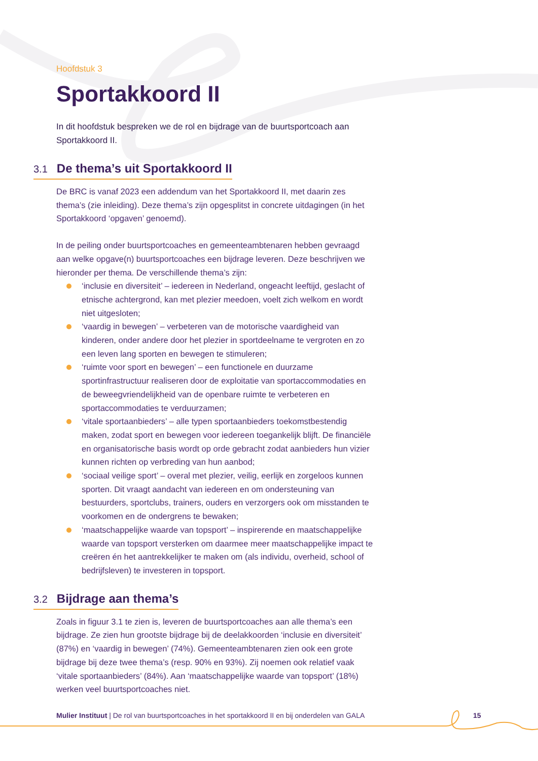Hoofdstuk 3
Sportakkoord II
In dit hoofdstuk bespreken we de rol en bijdrage van de buurtsportcoach aan Sportakkoord II.
3.1 De thema’s uit Sportakkoord II
De BRC is vanaf 2023 een addendum van het Sportakkoord II, met daarin zes thema’s (zie inleiding). Deze thema’s zijn opgesplitst in concrete uitdagingen (in het Sportakkoord ‘opgaven’ genoemd).
In de peiling onder buurtsportcoaches en gemeenteambtenaren hebben gevraagd aan welke opgave(n) buurtsportcoaches een bijdrage leveren. Deze beschrijven we hieronder per thema. De verschillende thema’s zijn:
‘inclusie en diversiteit’ – iedereen in Nederland, ongeacht leeftijd, geslacht of etnische achtergrond, kan met plezier meedoen, voelt zich welkom en wordt niet uitgesloten;
‘vaardig in bewegen’ – verbeteren van de motorische vaardigheid van kinderen, onder andere door het plezier in sportdeelname te vergroten en zo een leven lang sporten en bewegen te stimuleren;
‘ruimte voor sport en bewegen’ – een functionele en duurzame sportinfrastructuur realiseren door de exploitatie van sportaccommodaties en de beweegvriendelijkheid van de openbare ruimte te verbeteren en sportaccommodaties te verduurzamen;
‘vitale sportaanbieders’ – alle typen sportaanbieders toekomstbestendig maken, zodat sport en bewegen voor iedereen toegankelijk blijft. De financiële en organisatorische basis wordt op orde gebracht zodat aanbieders hun vizier kunnen richten op verbreding van hun aanbod;
‘sociaal veilige sport’ – overal met plezier, veilig, eerlijk en zorgeloos kunnen sporten. Dit vraagt aandacht van iedereen en om ondersteuning van bestuurders, sportclubs, trainers, ouders en verzorgers ook om misstanden te voorkomen en de ondergrens te bewaken;
‘maatschappelijke waarde van topsport’ – inspirerende en maatschappelijke waarde van topsport versterken om daarmee meer maatschappelijke impact te creëren én het aantrekkelijker te maken om (als individu, overheid, school of bedrijfsleven) te investeren in topsport.
3.2 Bijdrage aan thema’s
Zoals in figuur 3.1 te zien is, leveren de buurtsportcoaches aan alle thema’s een bijdrage. Ze zien hun grootste bijdrage bij de deelakkoorden ‘inclusie en diversiteit’ (87%) en ‘vaardig in bewegen’ (74%). Gemeenteambtenaren zien ook een grote bijdrage bij deze twee thema’s (resp. 90% en 93%). Zij noemen ook relatief vaak ‘vitale sportaanbieders’ (84%). Aan ‘maatschappelijke waarde van topsport’ (18%) werken veel buurtsportcoaches niet.
Mulier Instituut | De rol van buurtsportcoaches in het sportakkoord II en bij onderdelen van GALA 15